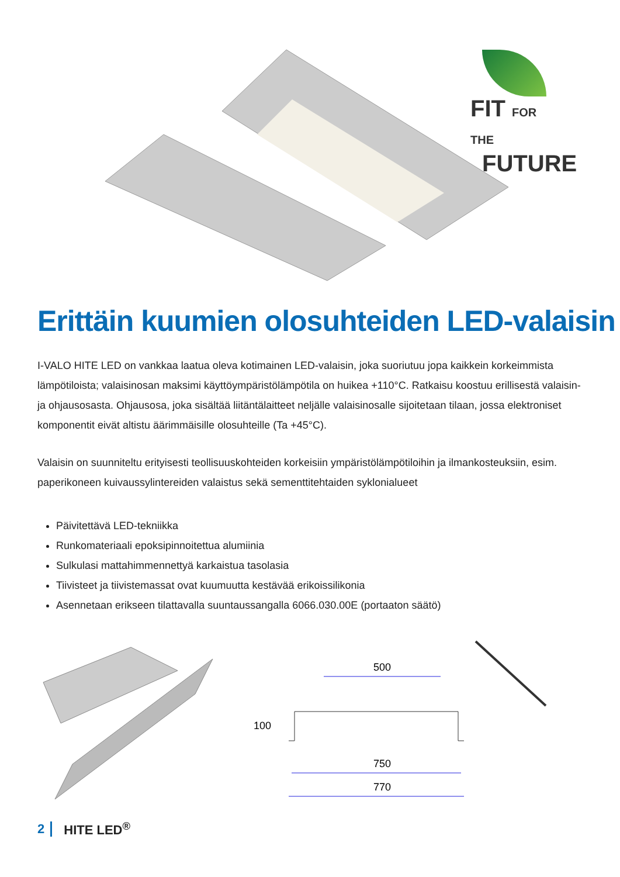FIT FOR THE
FUTURE
Erittäin kuumien olosuhteiden LED-valaisin
I-VALO HITE LED on vankkaa laatua oleva kotimainen LED-valaisin, joka suoriutuu jopa kaikkein korkeimmista lämpötiloista; valaisinosan maksimi käyttöympäristölämpötila on huikea +110°C. Ratkaisu koostuu erillisestä valaisin- ja ohjausosasta. Ohjausosa, joka sisältää liitäntälaitteet neljälle valaisinosalle sijoitetaan tilaan, jossa elektroniset komponentit eivät altistu äärimmäisille olosuhteille (Ta +45°C).
Valaisin on suunniteltu erityisesti teollisuuskohteiden korkeisiin ympäristölämpötiloihin ja ilmankosteuksiin, esim. paperikoneen kuivaussylintereiden valaistus sekä sementtitehtaiden syklonialueet
Päivitettävä LED-tekniikka
Runkomateriaali epoksipinnoitettua alumiinia
Sulkulasi mattahimmennettyä karkaistua tasolasia
Tiivisteet ja tiivistemassat ovat kuumuutta kestävää erikoissilikonia
Asennetaan erikseen tilattavalla suuntaussangalla 6066.030.00E (portaaton säätö)
500
750
770
100
2 HITE LED<sup>®</sup>